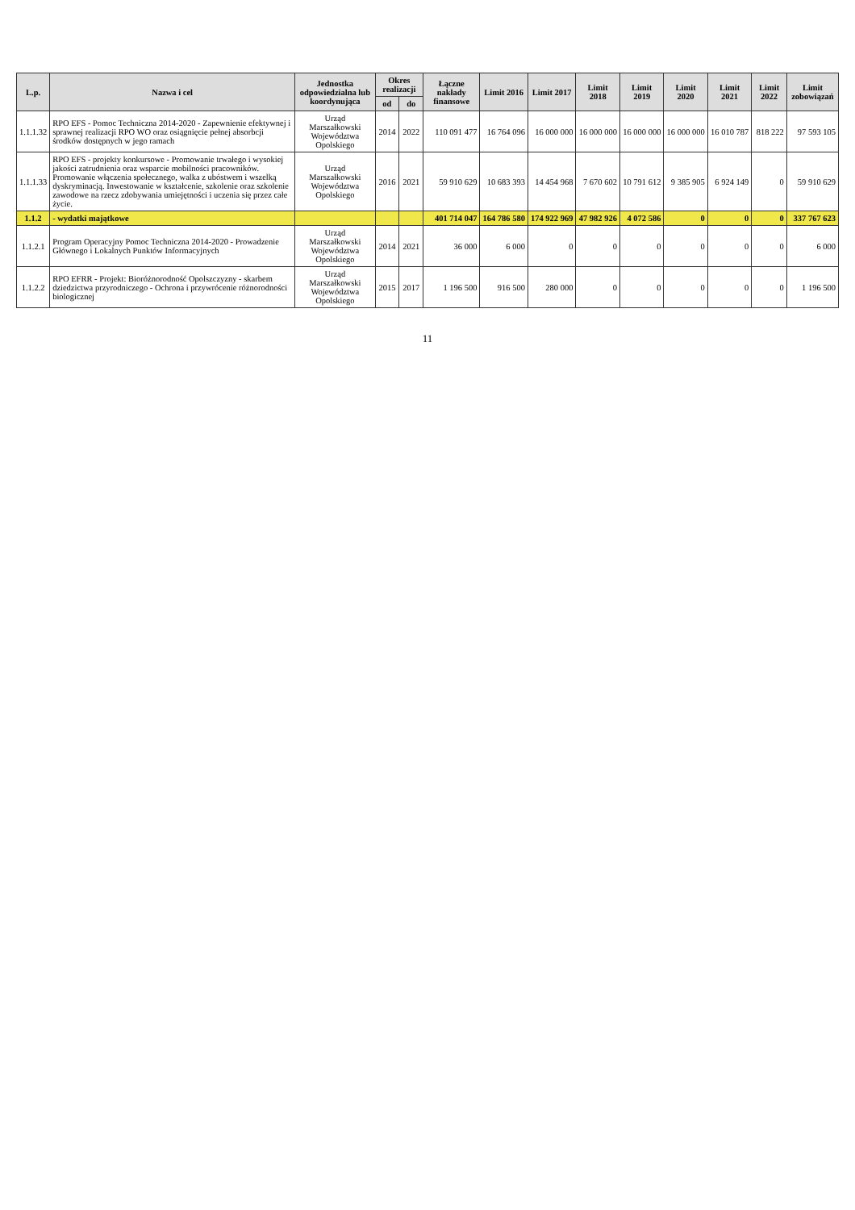| L.p. | Nazwa i cel | Jednostka odpowiedzialna lub koordynująca | Okres realizacji | | Łączne nakłady finansowe | Limit 2016 | Limit 2017 | Limit 2018 | Limit 2019 | Limit 2020 | Limit 2021 | Limit 2022 | Limit zobowiązań |
| --- | --- | --- | --- | --- | --- | --- | --- | --- | --- | --- | --- | --- | --- |
| | | | od | do | | | | | | | | | |
| 1.1.1.32 | RPO EFS - Pomoc Techniczna 2014-2020 - Zapewnienie efektywnej i sprawnej realizacji RPO WO oraz osiągnięcie pełnej absorbcji środków dostępnych w jego ramach | Urząd Marszałkowski Województwa Opolskiego | 2014 | 2022 | 110 091 477 | 16 764 096 | 16 000 000 | 16 000 000 | 16 000 000 | 16 000 000 | 16 010 787 | 818 222 | 97 593 105 |
| 1.1.1.33 | RPO EFS - projekty konkursowe - Promowanie trwałego i wysokiej jakości zatrudnienia oraz wsparcie mobilności pracowników. Promowanie włączenia społecznego, walka z ubóstwem i wszelką dyskryminacją. Inwestowanie w kształcenie, szkolenie oraz szkolenie zawodowe na rzecz zdobywania umiejętności i uczenia się przez całe życie. | Urząd Marszałkowski Województwa Opolskiego | 2016 | 2021 | 59 910 629 | 10 683 393 | 14 454 968 | 7 670 602 | 10 791 612 | 9 385 905 | 6 924 149 | 0 | 59 910 629 |
| 1.1.2 | - wydatki majątkowe | | | | 401 714 047 | 164 786 580 | 174 922 969 | 47 982 926 | 4 072 586 | 0 | 0 | 0 | 337 767 623 |
| 1.1.2.1 | Program Operacyjny Pomoc Techniczna 2014-2020 - Prowadzenie Głównego i Lokalnych Punktów Informacyjnych | Urząd Marszałkowski Województwa Opolskiego | 2014 | 2021 | 36 000 | 6 000 | 0 | 0 | 0 | 0 | 0 | 0 | 6 000 |
| 1.1.2.2 | RPO EFRR - Projekt: Bioróżnorodność Opolszczyzny - skarbem dziedzictwa przyrodniczego - Ochrona i przywrócenie różnorodności biologicznej | Urząd Marszałkowski Województwa Opolskiego | 2015 | 2017 | 1 196 500 | 916 500 | 280 000 | 0 | 0 | 0 | 0 | 0 | 1 196 500 |
11